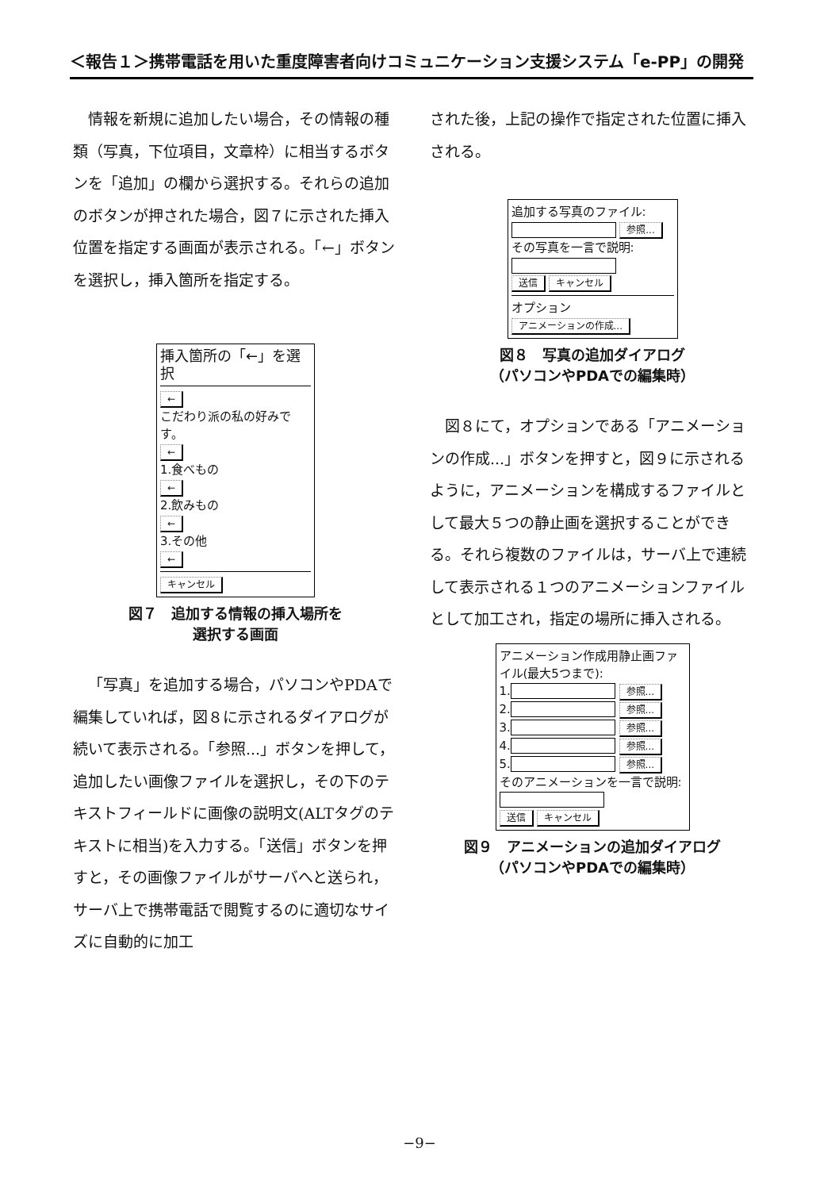＜報告１＞携帯電話を用いた重度障害者向けコミュニケーション支援システム「e-PP」の開発
情報を新規に追加したい場合，その情報の種類（写真，下位項目，文章枠）に相当するボタンを「追加」の欄から選択する。それらの追加のボタンが押された場合，図７に示された挿入位置を指定する画面が表示される。「←」ボタンを選択し，挿入箇所を指定する。
挿入箇所の「←」を選択
←
こだわり派の私の好みです。
←
1.食べもの
←
2.飲みもの
←
3.その他
← キャンセル
図７　追加する情報の挿入場所を
選択する画面
「写真」を追加する場合，パソコンやPDAで編集していれば，図８に示されるダイアログが続いて表示される。「参照...」ボタンを押して，追加したい画像ファイルを選択し，その下のテキストフィールドに画像の説明文(ALTタグのテキストに相当)を入力する。「送信」ボタンを押すと，その画像ファイルがサーバへと送られ，サーバ上で携帯電話で閲覧するのに適切なサイズに自動的に加工
された後，上記の操作で指定された位置に挿入される。
追加する写真のファイル:
参照...
その写真を一言で説明:
送信 キャンセル
オプション
アニメーションの作成...
図８　写真の追加ダイアログ
（パソコンやPDAでの編集時）
図８にて，オプションである「アニメーションの作成...」ボタンを押すと，図９に示されるように，アニメーションを構成するファイルとして最大５つの静止画を選択することができる。それら複数のファイルは，サーバ上で連続して表示される１つのアニメーションファイルとして加工され，指定の場所に挿入される。
アニメーション作成用静止画ファイル(最大5つまで):
1. 参照...
2. 参照...
3. 参照...
4. 参照...
5. 参照...
そのアニメーションを一言で説明:
送信 キャンセル
図９　アニメーションの追加ダイアログ
（パソコンやPDAでの編集時）
−9−